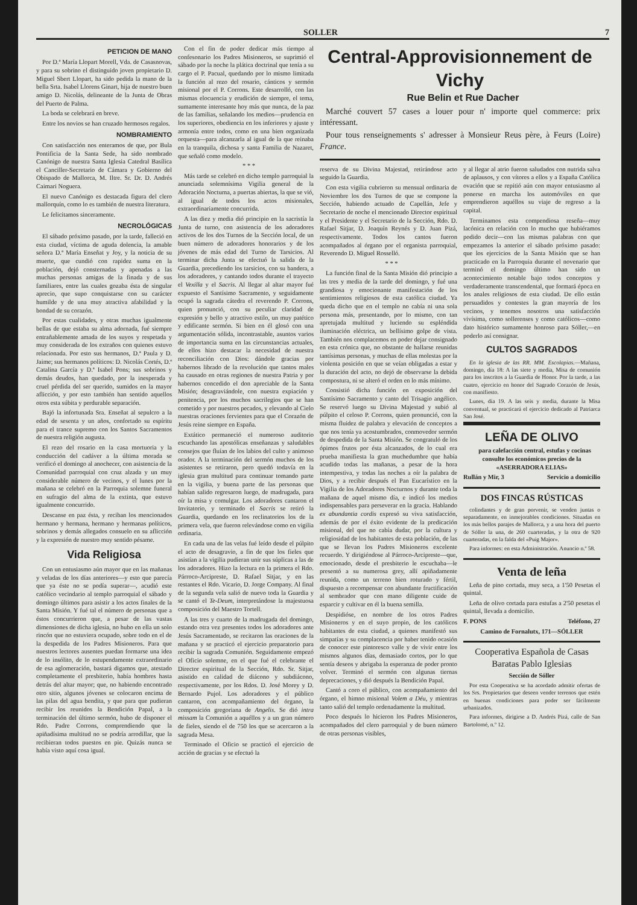SOLLER 7
PETICION DE MANO
Por D.ª María Llopart Morell, Vda. de Casasnovas, y para su sobrino el distinguido joven propietario D. Miguel Sbert Llopart, ha sido pedida la mano de la bella Srta. Isabel Llorens Ginart, hija de nuestro buen amigo D. Nicolás, delineante de la Junta de Obras del Puerto de Palma.
La boda se celebrará en breve.
Entre los novios se han cruzado hermosos regalos.
NOMBRAMIENTO
Con satisfacción nos enteramos de que, por Bula Pontificia de la Santa Sede, ha sido nombrado Canónigo de nuestra Santa Iglesia Catedral Basílica el Canciller-Secretario de Cámara y Gobierno del Obispado de Mallorca, M. Iltre. Sr. Dr. D. Andrés Caimari Noguera.
El nuevo Canónigo es destacada figura del clero mallorquín, como lo es también de nuestra literatura.
Le felicitamos sinceramente.
NECROLÓGICAS
El sábado próximo pasado, por la tarde, falleció en esta ciudad, víctima de aguda dolencia, la amable señora D.ª María Enseñat y Joy, y la noticia de su muerte, que cundió con rapidez suma en la población, dejó consternadas y apenadas a las muchas personas amigas de la finada y de sus familiares, entre las cuales gozaba ésta de singular aprecio, que supo conquistarse con su carácter humilde y de una muy atractiva afabilidad y la bondad de su corazón.
Por estas cualidades, y otras muchas igualmente bellas de que estaba su alma adornada, fué siempre entrañablemente amada de los suyos y respetada y muy considerada de los extraños con quienes estuvo relacionada. Por esto sus hermanos, D.ª Paula y D. Jaime; sus hermanos políticos: D. Nicolás Cortés, D.ª Catalina García y D.ª Isabel Pons; sus sobrinos y demás deudos, han quedado, por la inesperada y cruel pérdida del ser querido, sumidos en la mayor aflicción, y por esto también han sentido aquellos otros esta súbita y perdurable separación.
Bajó la infortunada Sra. Enseñat al sepulcro a la edad de sesenta y un años, confortado su espíritu para el trance supremo con los Santos Sacramentos de nuestra religión augusta.
El rezo del rosario en la casa mortuoria y la conducción del cadáver a la última morada se verificó el domingo al anochecer, con asistencia de la Comunidad parroquial con cruz alzada y un muy considerable número de vecinos, y el lunes por la mañana se celebró en la Parroquia solemne funeral en sufragio del alma de la extinta, que estuvo igualmente concurrido.
Descanse en paz ésta, y reciban los mencionados hermano y hermana, hermano y hermanas políticos, sobrinos y demás allegados consuelo en su aflicción y la expresión de nuestro muy sentido pésame.
Vida Religiosa
Con un entusiasmo aún mayor que en las mañanas y veladas de los días anteriores—y esto que parecía que ya éste no se podía superar—, acudió este católico vecindario al templo parroquial el sábado y domingo últimos para asistir a los actos finales de la Santa Misión. Y fué tal el número de personas que a éstos concurrieron que, a pesar de las vastas dimensiones de dicha iglesia, no hubo en ella un solo rincón que no estuviera ocupado, sobre todo en el de la despedida de los Padres Misioneros. Para que nuestros lectores ausentes puedan formarse una idea de lo insólito, de lo estupendamente extraordinario de esa aglomeración, bastará digamos que, atestado completamente el presbiterio, había hombres hasta detrás del altar mayor; que, no habiendo encontrado otro sitio, algunos jóvenes se colocaron encima de las pilas del agua bendita, y que para que pudieran recibir los reunidos la Bendición Papal, a la terminación del último sermón, hubo de disponer el Rdo. Padre Corrons, comprendiendo que la apiñadísima multitud no se podría arrodillar, que la recibieran todos puestos en pie. Quizás nunca se había visto aquí cosa igual.
Con el fin de poder dedicar más tiempo al confesonario los Padres Misioneros, se suprimió el sábado por la noche la plática doctrinal que tenía a su cargo el P. Pacual, quedando por lo mismo limitada la función al rezo del rosario, cánticos y sermón misional por el P. Corrons. Este desarrolló, con las mismas elocuencia y erudición de siempre, el tema, sumamente interesante hoy más que nunca, de la paz de las familias, señalando los medios—prudencia en los superiores, obediencia en los inferiores y ajuste y armonía entre todos, como en una bien organizada orquesta—para alcanzarla al igual de la que reinaba en la tranquila, dichosa y santa Familia de Nazaret, que señaló como modelo.
* * *
Más tarde se celebró en dicho templo parroquial la anunciada solemnísima Vigilia general de la Adoración Nocturna, a puertas abiertas, la que se vió, al igual de todos los actos misionales, extraordinariamente concurrida.
A las diez y media dió principio en la sacristía la Junta de turno, con asistencia de los adoradores activos de los dos Turnos de la Sección local, de un buen número de adoradores honorarios y de los jóvenes de más edad del Turno de Tarsicios. Al terminar dicha Junta se efectuó la salida de la Guardia, precediendo los tarsicios, con su bandera, a los adoradores, y cantando todos durante el trayecto el Vexilla y el Sacris. Al llegar al altar mayor fué expuesto el Santísimo Sacramento, y seguidamente ocupó la sagrada cátedra el reverendo P. Corrons, quien pronunció, con su peculiar claridad de expresión y bello y atractivo estilo, un muy patético y edificante sermón. Si bien en él glosó con una argumentación sólida, incontrastable, asuntos varios de importancia suma en las circunstancias actuales, de ellos hizo destacar la necesidad de nuestra reconciliación con Dios: dándole gracias por habernos librado de la revolución que tantos males ha causado en otras regiones de nuestra Patria y por habernos concedido el don apreciable de la Santa Misión; desagraviándole, con nuestra expiación y penitencia, por los muchos sacrilegios que se han cometido y por nuestros pecados, y elevando al Cielo nuestras oraciones fervientes para que el Corazón de Jesús reine siempre en España.
Extático permaneció el numeroso auditorio escuchando las apostólicas enseñanzas y saludables consejos que fluían de los labios del culto y animoso orador. A la terminación del sermón muchos de los asistentes se retiraron, pero quedó todavía en la iglesia gran multitud para continuar tomando parte en la vigilia, y buena parte de las personas que habían salido regresaron luego, de madrugada, para oír la misa y comulgar. Los adoradores cantaron el Invitatorio, y terminado el Sacris se retiró la Guardia, quedando en los reclinatorios los de la primera vela, que fueron relevándose como en vigilia ordinaria.
En cada una de las velas fué leído desde el púlpito el acto de desagravio, a fin de que los fieles que asistían a la vigilia pudieran unir sus súplicas a las de los adoradores. Hizo la lectura en la primera el Rdo. Párroco-Arcipreste, D. Rafael Sitjar, y en las restantes el Rdo. Vicario, D. Jorge Company. Al final de la segunda vela salió de nuevo toda la Guardia y se cantó el Te-Deum, interpretándose la majestuosa composición del Maestro Tortell.
A las tres y cuarto de la madrugada del domingo, estando otra vez presentes todos los adoradores ante Jesús Sacramentado, se recitaron las oraciones de la mañana y se practicó el ejercicio preparatorio para recibir la sagrada Comunión. Seguidamente empezó el Oficio solemne, en el que fué el celebrante el Director espiritual de la Sección, Rdo. Sr. Sitjar, asistido en calidad de diácono y subdiácono, respectivamente, por los Rdos. D. José Morey y D. Bernardo Pujol. Los adoradores y el público cantaron, con acompañamiento del órgano, la composición gregoriana de Angelis. Se dió intra missam la Comunión a aquéllos y a un gran número de fieles, siendo el de 750 los que se acercaron a la sagrada Mesa.
Terminado el Oficio se practicó el ejercicio de acción de gracias y se efectuó la
Central-Approvisionnement de Vichy
Rue Belin et Rue Dacher
Marché couvert 57 cases a louer pour n' importe quel commerce: prix intéressant.
Pour tous renseignements s' adresser à Monsieur Reus père, à Feurs (Loire) France.
reserva de su Divina Majestad, retirándose acto seguido la Guardia.
Con esta vigilia cubrieron su mensual ordinaria de Noviembre los dos Turnos de que se compone la Sección, habiendo actuado de Capellán, Jefe y Secretario de noche el mencionado Director espiritual y el Presidente y el Secretario de la Sección, Rdo. D. Rafael Sitjar, D. Joaquín Reynés y D. Juan Pizá, respectivamente. Todos los cantos fueron acompañados al órgano por el organista parroquial, Reverendo D. Miguel Rosselló.
* * *
La función final de la Santa Misión dió principio a las tres y media de la tarde del domingo, y fué una grandiosa y emocionante manifestación de los sentimientos religiosos de esta católica ciudad. Ya queda dicho que en el templo no cabía ni una sola persona más, presentando, por lo mismo, con tan apretujada multitud y luciendo su espléndida iluminación eléctrica, un bellísimo golpe de vista. También nos complacemos en poder dejar consignado en esta crónica que, no obstante de hallarse reunidas tantísimas personas, y muchas de ellas molestas por la violenta posición en que se veían obligadas a estar y la duración del acto, no dejó de observarse la debida compostura, ni se alteró el orden en lo más mínimo.
Consistió dicha función en exposición del Santísimo Sacramento y canto del Trisagio angélico. Se reservó luego su Divina Majestad y subió al púlpito el celoso P. Corrons, quien pronunció, con la misma fluidez de palabra y elevación de conceptos a que nos tenía ya acostumbrados, conmovedor sermón de despedida de la Santa Misión. Se congratuló de los ópimos frutos por ésta alcanzados, de lo cual era prueba manifiesta la gran muchedumbre que había acudido todas las mañanas, a pesar de la hora intempestiva, y todas las noches a oír la palabra de Dios, y a recibir después el Pan Eucarístico en la Vigilia de los Adoradores Nocturnos y durante toda la mañana de aquel mismo día, e indicó los medios indispensables para perseverar en la gracia. Hablando ex abundantia cordis expresó su viva satisfacción, además de por el éxito evidente de la predicación misional, del que no cabía dudar, por la cultura y religiosidad de los habitantes de esta población, de las que se llevan los Padres Misioneros excelente recuerdo. Y dirigiéndose al Párroco-Arcipreste—que, emocionado, desde el presbiterio le escuchaba—le presentó a su numerosa grey, allí apiñadamente reunida, como un terreno bien roturado y fértil, dispuesto a recompensar con abundante fructificación al sembrador que con mano diligente cuide de esparcir y cultivar en él la buena semilla.
Despidióse, en nombre de los otros Padres Misioneros y en el suyo propio, de los católicos habitantes de esta ciudad, a quienes manifestó sus simpatías y su complacencia por haber tenido ocasión de conocer este pintoresco valle y de vivir entre los mismos algunos días, demasiado cortos, por lo que sentía deseos y abrigaba la esperanza de poder pronto volver. Terminó el sermón con algunas tiernas deprecaciones, y dió después la Bendición Papal.
Cantó a coro el público, con acompañamiento del órgano, el himno misional Volem a Déu, y mientras tanto salió del templo ordenadamente la multitud.
Poco después lo hicieron los Padres Misioneros, acompañados del clero parroquial y de buen número de otras personas visibles,
y al llegar al atrio fueron saludados con nutrida salva de aplausos, y con vítores a ellos y a España Católica ovación que se repitió aún con mayor entusiasmo al ponerse en marcha los automóviles en que emprendieron aquéllos su viaje de regreso a la capital.
Terminamos esta compendiosa reseña—muy lacónica en relación con lo mucho que hubiéramos podido decir—con las mismas palabras con que empezamos la anterior el sábado próximo pasado: que los ejercicios de la Santa Misión que se han practicado en la Parroquia durante el novenario que terminó el domingo último han sido un acontecimiento notable bajo todos conceptos y verdaderamente transcendental, que formará época en los anales religiosos de esta ciudad. De ello están persuadidos y contestes la gran mayoría de los vecinos, y tenemos nosotros una satisfacción vivísima, como sollerenses y como católicos—como dato histórico sumamente honroso para Sóller,—en poderlo así consignar.
CULTOS SAGRADOS
En la iglesia de las RR. MM. Escolapias.—Mañana, domingo, día 18: A las siete y media, Misa de comunión para los inscritos a la Guardia de Honor. Por la tarde, a las cuatro, ejercicio en honor del Sagrado Corazón de Jesús, con manifiesto.
Lunes, día 19. A las seis y media, durante la Misa conventual, se practicará el ejercicio dedicado al Patriarca San José.
LEÑA DE OLIVO
para calefacción central, estufas y cocinas consulte los económicos precios de la «ASERRADORA ELIAS»
Rullán y Mir, 3 Servicio a domicilio
DOS FINCAS RÚSTICAS
colindantes y de gran porvenir, se venden juntas o separadamente, en inmejorables condiciones. Situadas en los más bellos parajes de Mallorca, y a una hora del puerto de Sóller la una, de 260 cuarteradas, y la otra de 920 cuarteradas, en la falda del «Puig Major».
Para informes: en esta Administración. Anuncio n.º 58.
Venta de leña
Leña de pino cortada, muy seca, a 1'50 Pesetas el quintal.
Leña de olivo cortada para estufas a 2'50 pesetas el quintal, llevada a domicilio.
F. PONS Teléfono, 27
Camino de Fornalutx, 171—SÓLLER
Cooperativa Española de Casas Baratas Pablo Iglesias
Sección de Sóller
Por esta Cooperativa se ha acordado admitir ofertas de los Srs. Propietarios que deseen vender terrenos que estén en buenas condiciones para poder ser fácilmente urbanizados.
Para informes, dirigirse a D. Andrés Pizá, calle de San Bartolomé, n.º 12.